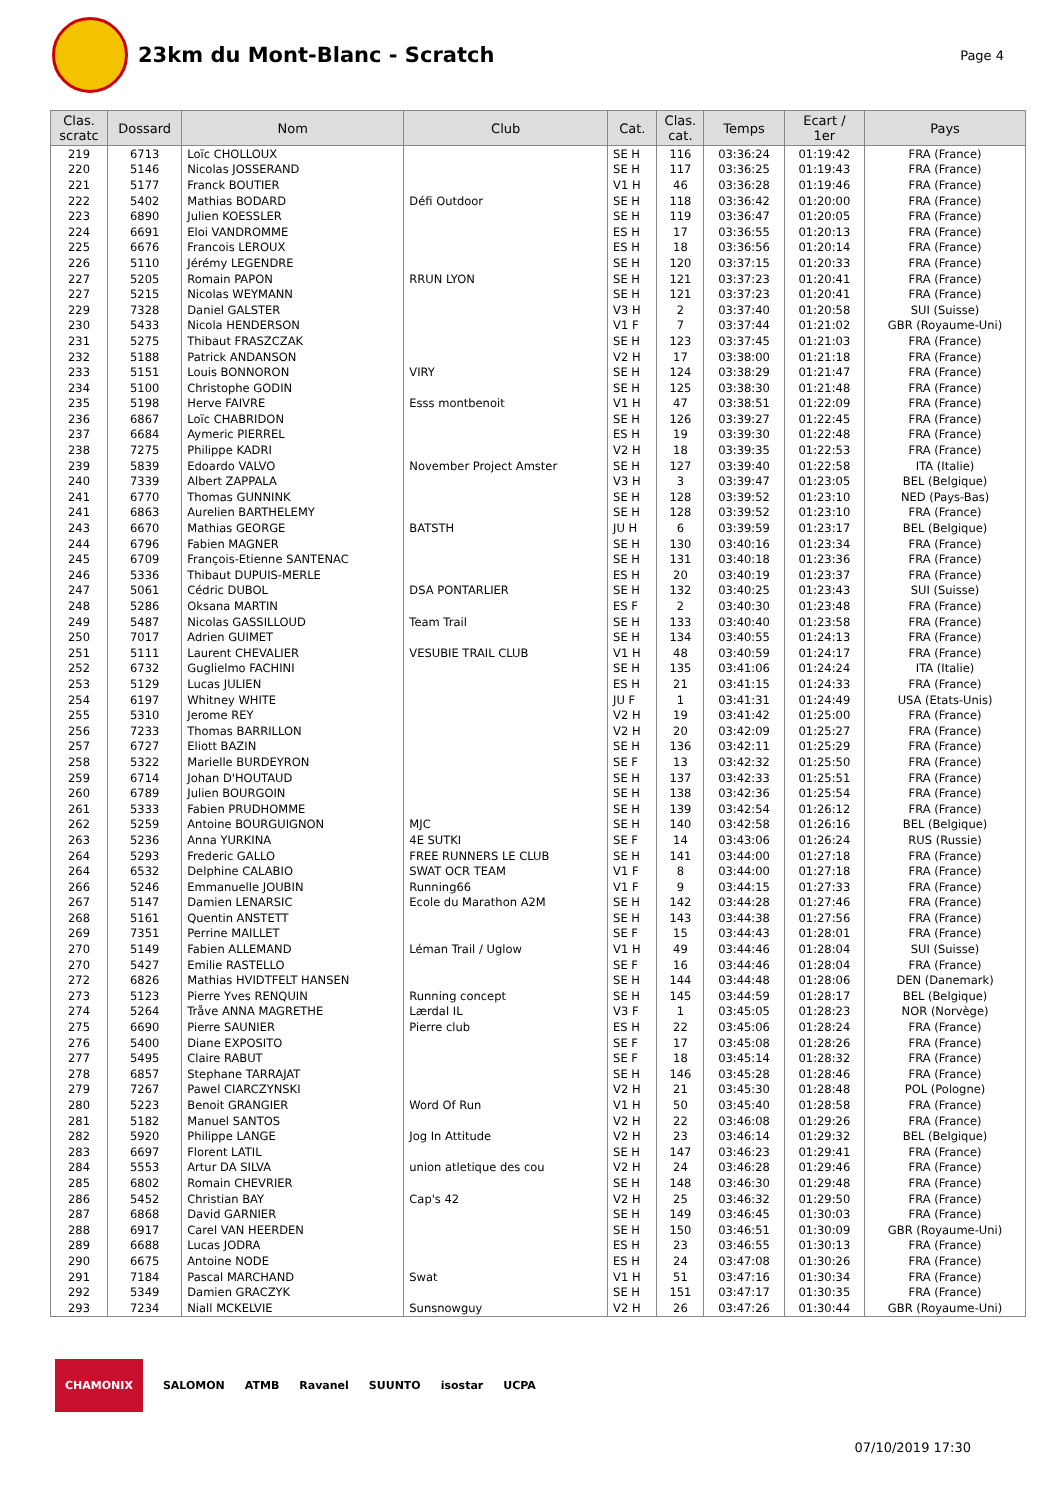23km du Mont-Blanc - Scratch
Page 4
| Clas. scratc | Dossard | Nom | Club | Cat. | Clas. cat. | Temps | Ecart / 1er | Pays |
| --- | --- | --- | --- | --- | --- | --- | --- | --- |
| 219 | 6713 | Loïc CHOLLOUX | | SE H | 116 | 03:36:24 | 01:19:42 | FRA (France) |
| 220 | 5146 | Nicolas JOSSERAND | | SE H | 117 | 03:36:25 | 01:19:43 | FRA (France) |
| 221 | 5177 | Franck BOUTIER | | V1 H | 46 | 03:36:28 | 01:19:46 | FRA (France) |
| 222 | 5402 | Mathias BODARD | Défi Outdoor | SE H | 118 | 03:36:42 | 01:20:00 | FRA (France) |
| 223 | 6890 | Julien KOESSLER | | SE H | 119 | 03:36:47 | 01:20:05 | FRA (France) |
| 224 | 6691 | Eloi VANDROMME | | ES H | 17 | 03:36:55 | 01:20:13 | FRA (France) |
| 225 | 6676 | Francois LEROUX | | ES H | 18 | 03:36:56 | 01:20:14 | FRA (France) |
| 226 | 5110 | Jérémy LEGENDRE | | SE H | 120 | 03:37:15 | 01:20:33 | FRA (France) |
| 227 | 5205 | Romain PAPON | RRUN LYON | SE H | 121 | 03:37:23 | 01:20:41 | FRA (France) |
| 227 | 5215 | Nicolas WEYMANN | | SE H | 121 | 03:37:23 | 01:20:41 | FRA (France) |
| 229 | 7328 | Daniel GALSTER | | V3 H | 2 | 03:37:40 | 01:20:58 | SUI (Suisse) |
| 230 | 5433 | Nicola HENDERSON | | V1 F | 7 | 03:37:44 | 01:21:02 | GBR (Royaume-Uni) |
| 231 | 5275 | Thibaut FRASZCZAK | | SE H | 123 | 03:37:45 | 01:21:03 | FRA (France) |
| 232 | 5188 | Patrick ANDANSON | | V2 H | 17 | 03:38:00 | 01:21:18 | FRA (France) |
| 233 | 5151 | Louis BONNORON | VIRY | SE H | 124 | 03:38:29 | 01:21:47 | FRA (France) |
| 234 | 5100 | Christophe GODIN | | SE H | 125 | 03:38:30 | 01:21:48 | FRA (France) |
| 235 | 5198 | Herve FAIVRE | Esss montbenoit | V1 H | 47 | 03:38:51 | 01:22:09 | FRA (France) |
| 236 | 6867 | Loïc CHABRIDON | | SE H | 126 | 03:39:27 | 01:22:45 | FRA (France) |
| 237 | 6684 | Aymeric PIERREL | | ES H | 19 | 03:39:30 | 01:22:48 | FRA (France) |
| 238 | 7275 | Philippe KADRI | | V2 H | 18 | 03:39:35 | 01:22:53 | FRA (France) |
| 239 | 5839 | Edoardo VALVO | November Project Amster | SE H | 127 | 03:39:40 | 01:22:58 | ITA (Italie) |
| 240 | 7339 | Albert ZAPPALA | | V3 H | 3 | 03:39:47 | 01:23:05 | BEL (Belgique) |
| 241 | 6770 | Thomas GUNNINK | | SE H | 128 | 03:39:52 | 01:23:10 | NED (Pays-Bas) |
| 241 | 6863 | Aurelien BARTHELEMY | | SE H | 128 | 03:39:52 | 01:23:10 | FRA (France) |
| 243 | 6670 | Mathias GEORGE | BATSTH | JU H | 6 | 03:39:59 | 01:23:17 | BEL (Belgique) |
| 244 | 6796 | Fabien MAGNER | | SE H | 130 | 03:40:16 | 01:23:34 | FRA (France) |
| 245 | 6709 | François-Etienne SANTENAC | | SE H | 131 | 03:40:18 | 01:23:36 | FRA (France) |
| 246 | 5336 | Thibaut DUPUIS-MERLE | | ES H | 20 | 03:40:19 | 01:23:37 | FRA (France) |
| 247 | 5061 | Cédric DUBOL | DSA PONTARLIER | SE H | 132 | 03:40:25 | 01:23:43 | SUI (Suisse) |
| 248 | 5286 | Oksana MARTIN | | ES F | 2 | 03:40:30 | 01:23:48 | FRA (France) |
| 249 | 5487 | Nicolas GASSILLOUD | Team Trail | SE H | 133 | 03:40:40 | 01:23:58 | FRA (France) |
| 250 | 7017 | Adrien GUIMET | | SE H | 134 | 03:40:55 | 01:24:13 | FRA (France) |
| 251 | 5111 | Laurent CHEVALIER | VESUBIE TRAIL CLUB | V1 H | 48 | 03:40:59 | 01:24:17 | FRA (France) |
| 252 | 6732 | Guglielmo FACHINI | | SE H | 135 | 03:41:06 | 01:24:24 | ITA (Italie) |
| 253 | 5129 | Lucas JULIEN | | ES H | 21 | 03:41:15 | 01:24:33 | FRA (France) |
| 254 | 6197 | Whitney WHITE | | JU F | 1 | 03:41:31 | 01:24:49 | USA (Etats-Unis) |
| 255 | 5310 | Jerome REY | | V2 H | 19 | 03:41:42 | 01:25:00 | FRA (France) |
| 256 | 7233 | Thomas BARRILLON | | V2 H | 20 | 03:42:09 | 01:25:27 | FRA (France) |
| 257 | 6727 | Eliott BAZIN | | SE H | 136 | 03:42:11 | 01:25:29 | FRA (France) |
| 258 | 5322 | Marielle BURDEYRON | | SE F | 13 | 03:42:32 | 01:25:50 | FRA (France) |
| 259 | 6714 | Johan D'HOUTAUD | | SE H | 137 | 03:42:33 | 01:25:51 | FRA (France) |
| 260 | 6789 | Julien BOURGOIN | | SE H | 138 | 03:42:36 | 01:25:54 | FRA (France) |
| 261 | 5333 | Fabien PRUDHOMME | | SE H | 139 | 03:42:54 | 01:26:12 | FRA (France) |
| 262 | 5259 | Antoine BOURGUIGNON | MJC | SE H | 140 | 03:42:58 | 01:26:16 | BEL (Belgique) |
| 263 | 5236 | Anna YURKINA | 4E SUTKI | SE F | 14 | 03:43:06 | 01:26:24 | RUS (Russie) |
| 264 | 5293 | Frederic GALLO | FREE RUNNERS LE CLUB | SE H | 141 | 03:44:00 | 01:27:18 | FRA (France) |
| 264 | 6532 | Delphine CALABIO | SWAT OCR TEAM | V1 F | 8 | 03:44:00 | 01:27:18 | FRA (France) |
| 266 | 5246 | Emmanuelle JOUBIN | Running66 | V1 F | 9 | 03:44:15 | 01:27:33 | FRA (France) |
| 267 | 5147 | Damien LENARSIC | Ecole du Marathon A2M | SE H | 142 | 03:44:28 | 01:27:46 | FRA (France) |
| 268 | 5161 | Quentin ANSTETT | | SE H | 143 | 03:44:38 | 01:27:56 | FRA (France) |
| 269 | 7351 | Perrine MAILLET | | SE F | 15 | 03:44:43 | 01:28:01 | FRA (France) |
| 270 | 5149 | Fabien ALLEMAND | Léman Trail / Uglow | V1 H | 49 | 03:44:46 | 01:28:04 | SUI (Suisse) |
| 270 | 5427 | Emilie RASTELLO | | SE F | 16 | 03:44:46 | 01:28:04 | FRA (France) |
| 272 | 6826 | Mathias HVIDTFELT HANSEN | | SE H | 144 | 03:44:48 | 01:28:06 | DEN (Danemark) |
| 273 | 5123 | Pierre Yves RENQUIN | Running concept | SE H | 145 | 03:44:59 | 01:28:17 | BEL (Belgique) |
| 274 | 5264 | Tråve ANNA MAGRETHE | Lærdal IL | V3 F | 1 | 03:45:05 | 01:28:23 | NOR (Norvège) |
| 275 | 6690 | Pierre SAUNIER | Pierre club | ES H | 22 | 03:45:06 | 01:28:24 | FRA (France) |
| 276 | 5400 | Diane EXPOSITO | | SE F | 17 | 03:45:08 | 01:28:26 | FRA (France) |
| 277 | 5495 | Claire RABUT | | SE F | 18 | 03:45:14 | 01:28:32 | FRA (France) |
| 278 | 6857 | Stephane TARRAJAT | | SE H | 146 | 03:45:28 | 01:28:46 | FRA (France) |
| 279 | 7267 | Pawel CIARCZYNSKI | | V2 H | 21 | 03:45:30 | 01:28:48 | POL (Pologne) |
| 280 | 5223 | Benoit GRANGIER | Word Of Run | V1 H | 50 | 03:45:40 | 01:28:58 | FRA (France) |
| 281 | 5182 | Manuel SANTOS | | V2 H | 22 | 03:46:08 | 01:29:26 | FRA (France) |
| 282 | 5920 | Philippe LANGE | Jog In Attitude | V2 H | 23 | 03:46:14 | 01:29:32 | BEL (Belgique) |
| 283 | 6697 | Florent LATIL | | SE H | 147 | 03:46:23 | 01:29:41 | FRA (France) |
| 284 | 5553 | Artur DA SILVA | union atletique des cou | V2 H | 24 | 03:46:28 | 01:29:46 | FRA (France) |
| 285 | 6802 | Romain CHEVRIER | | SE H | 148 | 03:46:30 | 01:29:48 | FRA (France) |
| 286 | 5452 | Christian BAY | Cap's 42 | V2 H | 25 | 03:46:32 | 01:29:50 | FRA (France) |
| 287 | 6868 | David GARNIER | | SE H | 149 | 03:46:45 | 01:30:03 | FRA (France) |
| 288 | 6917 | Carel VAN HEERDEN | | SE H | 150 | 03:46:51 | 01:30:09 | GBR (Royaume-Uni) |
| 289 | 6688 | Lucas JODRA | | ES H | 23 | 03:46:55 | 01:30:13 | FRA (France) |
| 290 | 6675 | Antoine NODE | | ES H | 24 | 03:47:08 | 01:30:26 | FRA (France) |
| 291 | 7184 | Pascal MARCHAND | Swat | V1 H | 51 | 03:47:16 | 01:30:34 | FRA (France) |
| 292 | 5349 | Damien GRACZYK | | SE H | 151 | 03:47:17 | 01:30:35 | FRA (France) |
| 293 | 7234 | Niall MCKELVIE | Sunsnowguy | V2 H | 26 | 03:47:26 | 01:30:44 | GBR (Royaume-Uni) |
CHAMONIX SALOMON ATMB Ravanel SUUNTO isostar UCPA
07/10/2019 17:30